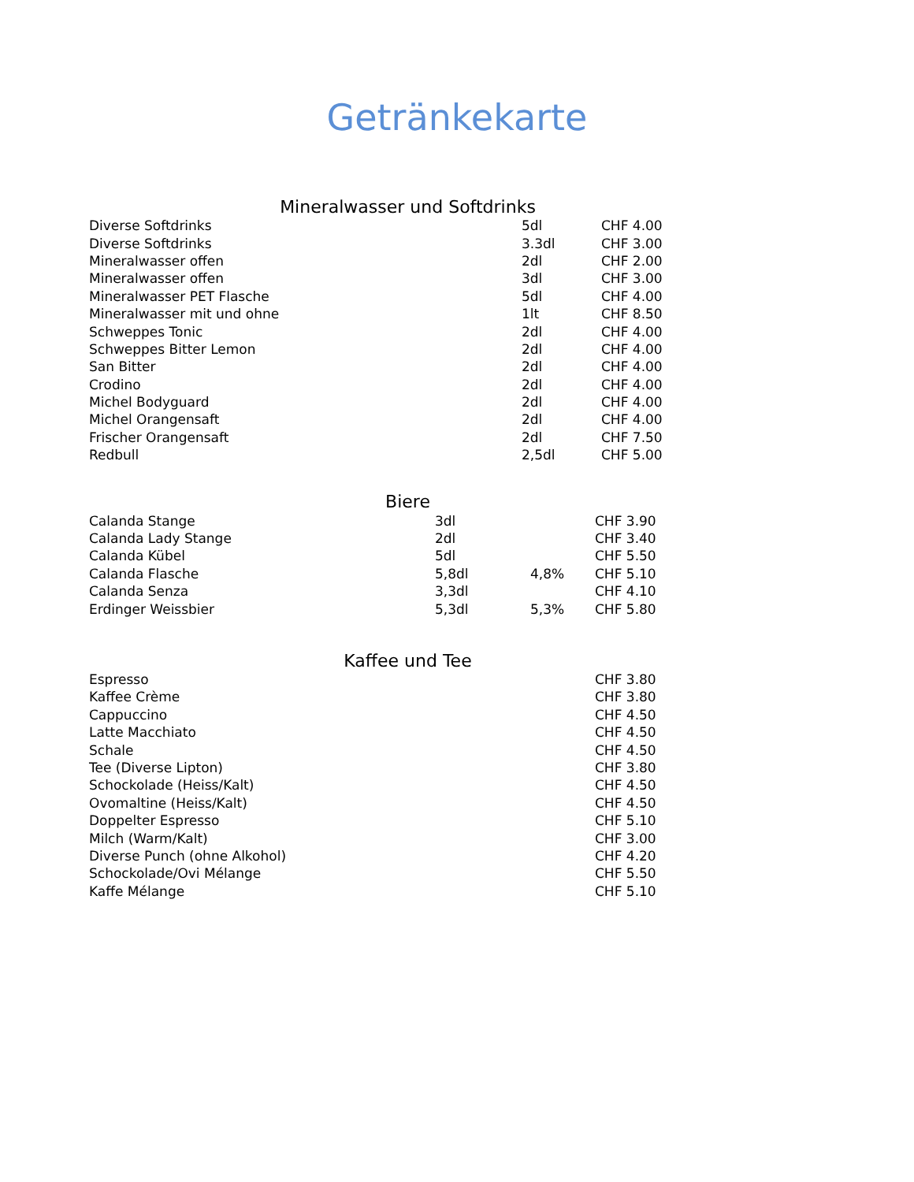Getränkekarte
Mineralwasser und Softdrinks
| Diverse Softdrinks | 5dl | CHF 4.00 |
| Diverse Softdrinks | 3.3dl | CHF 3.00 |
| Mineralwasser offen | 2dl | CHF 2.00 |
| Mineralwasser offen | 3dl | CHF 3.00 |
| Mineralwasser PET Flasche | 5dl | CHF 4.00 |
| Mineralwasser mit und ohne | 1lt | CHF 8.50 |
| Schweppes Tonic | 2dl | CHF 4.00 |
| Schweppes Bitter Lemon | 2dl | CHF 4.00 |
| San Bitter | 2dl | CHF 4.00 |
| Crodino | 2dl | CHF 4.00 |
| Michel Bodyguard | 2dl | CHF 4.00 |
| Michel Orangensaft | 2dl | CHF 4.00 |
| Frischer Orangensaft | 2dl | CHF 7.50 |
| Redbull | 2,5dl | CHF 5.00 |
Biere
| Calanda Stange | 3dl | | CHF 3.90 |
| Calanda Lady Stange | 2dl | | CHF 3.40 |
| Calanda Kübel | 5dl | | CHF 5.50 |
| Calanda Flasche | 5,8dl | 4,8% | CHF 5.10 |
| Calanda Senza | 3,3dl | | CHF 4.10 |
| Erdinger Weissbier | 5,3dl | 5,3% | CHF 5.80 |
Kaffee und Tee
| Espresso | CHF 3.80 |
| Kaffee Crème | CHF 3.80 |
| Cappuccino | CHF 4.50 |
| Latte Macchiato | CHF 4.50 |
| Schale | CHF 4.50 |
| Tee (Diverse Lipton) | CHF 3.80 |
| Schockolade (Heiss/Kalt) | CHF 4.50 |
| Ovomaltine (Heiss/Kalt) | CHF 4.50 |
| Doppelter Espresso | CHF 5.10 |
| Milch (Warm/Kalt) | CHF 3.00 |
| Diverse Punch (ohne Alkohol) | CHF 4.20 |
| Schockolade/Ovi Mélange | CHF 5.50 |
| Kaffe Mélange | CHF 5.10 |